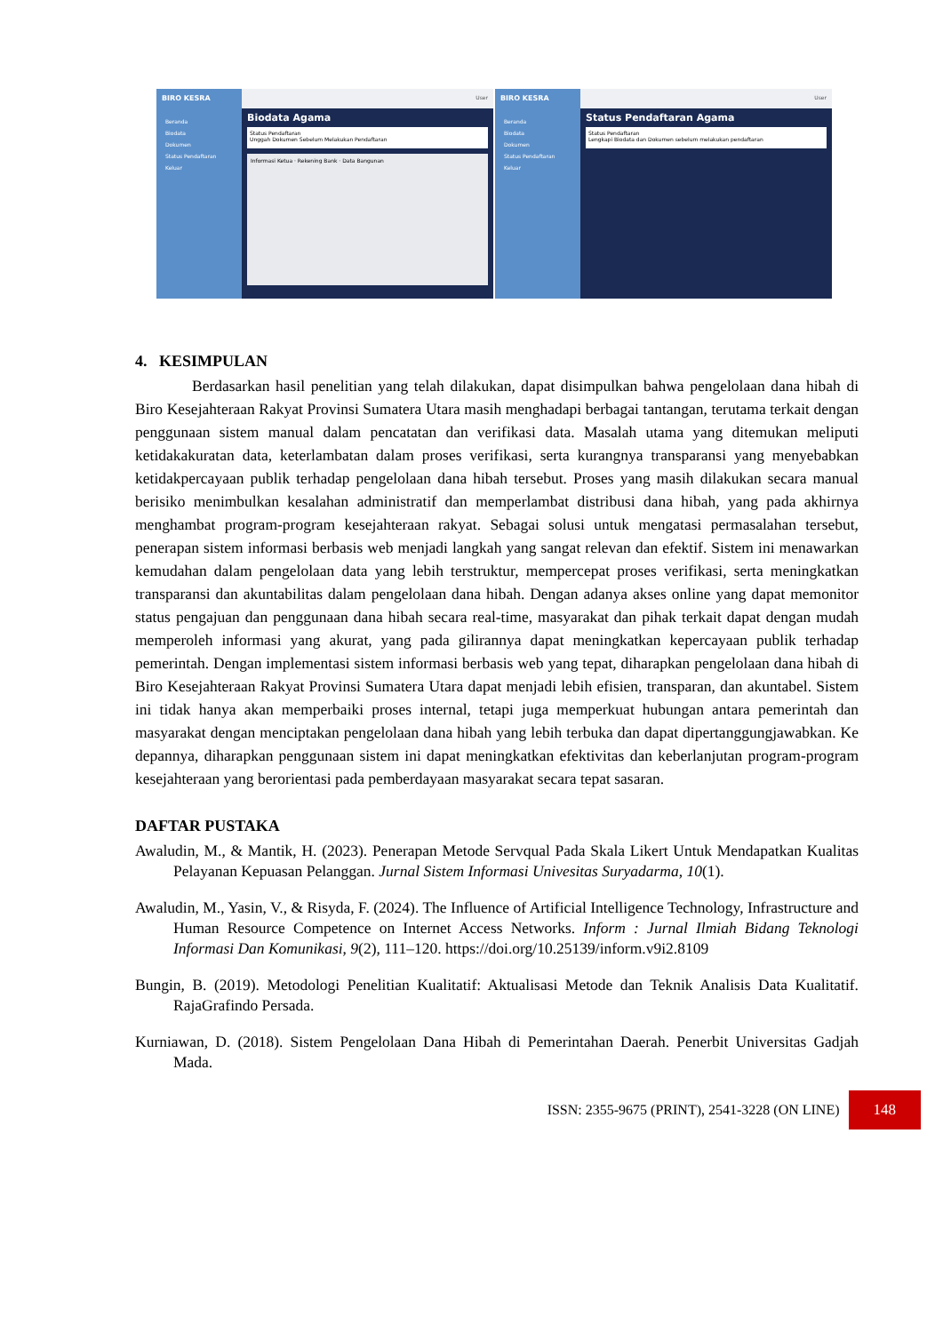BIRO KESRA
Beranda
Biodata
Dokumen
Status Pendaftaran
Keluar
User
Biodata Agama
Status Pendaftaran
Unggah Dokumen Sebelum Melakukan Pendaftaran
Informasi Ketua · Rekening Bank · Data Bangunan
BIRO KESRA
Beranda
Biodata
Dokumen
Status Pendaftaran
Keluar
User
Status Pendaftaran Agama
Status Pendaftaran
Lengkapi Biodata dan Dokumen sebelum melakukan pendaftaran
4. KESIMPULAN
Berdasarkan hasil penelitian yang telah dilakukan, dapat disimpulkan bahwa pengelolaan dana hibah di Biro Kesejahteraan Rakyat Provinsi Sumatera Utara masih menghadapi berbagai tantangan, terutama terkait dengan penggunaan sistem manual dalam pencatatan dan verifikasi data. Masalah utama yang ditemukan meliputi ketidakakuratan data, keterlambatan dalam proses verifikasi, serta kurangnya transparansi yang menyebabkan ketidakpercayaan publik terhadap pengelolaan dana hibah tersebut. Proses yang masih dilakukan secara manual berisiko menimbulkan kesalahan administratif dan memperlambat distribusi dana hibah, yang pada akhirnya menghambat program-program kesejahteraan rakyat. Sebagai solusi untuk mengatasi permasalahan tersebut, penerapan sistem informasi berbasis web menjadi langkah yang sangat relevan dan efektif. Sistem ini menawarkan kemudahan dalam pengelolaan data yang lebih terstruktur, mempercepat proses verifikasi, serta meningkatkan transparansi dan akuntabilitas dalam pengelolaan dana hibah. Dengan adanya akses online yang dapat memonitor status pengajuan dan penggunaan dana hibah secara real-time, masyarakat dan pihak terkait dapat dengan mudah memperoleh informasi yang akurat, yang pada gilirannya dapat meningkatkan kepercayaan publik terhadap pemerintah. Dengan implementasi sistem informasi berbasis web yang tepat, diharapkan pengelolaan dana hibah di Biro Kesejahteraan Rakyat Provinsi Sumatera Utara dapat menjadi lebih efisien, transparan, dan akuntabel. Sistem ini tidak hanya akan memperbaiki proses internal, tetapi juga memperkuat hubungan antara pemerintah dan masyarakat dengan menciptakan pengelolaan dana hibah yang lebih terbuka dan dapat dipertanggungjawabkan. Ke depannya, diharapkan penggunaan sistem ini dapat meningkatkan efektivitas dan keberlanjutan program-program kesejahteraan yang berorientasi pada pemberdayaan masyarakat secara tepat sasaran.
DAFTAR PUSTAKA
Awaludin, M., & Mantik, H. (2023). Penerapan Metode Servqual Pada Skala Likert Untuk Mendapatkan Kualitas Pelayanan Kepuasan Pelanggan. Jurnal Sistem Informasi Univesitas Suryadarma, 10(1).
Awaludin, M., Yasin, V., & Risyda, F. (2024). The Influence of Artificial Intelligence Technology, Infrastructure and Human Resource Competence on Internet Access Networks. Inform : Jurnal Ilmiah Bidang Teknologi Informasi Dan Komunikasi, 9(2), 111–120. https://doi.org/10.25139/inform.v9i2.8109
Bungin, B. (2019). Metodologi Penelitian Kualitatif: Aktualisasi Metode dan Teknik Analisis Data Kualitatif. RajaGrafindo Persada.
Kurniawan, D. (2018). Sistem Pengelolaan Dana Hibah di Pemerintahan Daerah. Penerbit Universitas Gadjah Mada.
ISSN: 2355-9675 (PRINT), 2541-3228 (ON LINE) 148